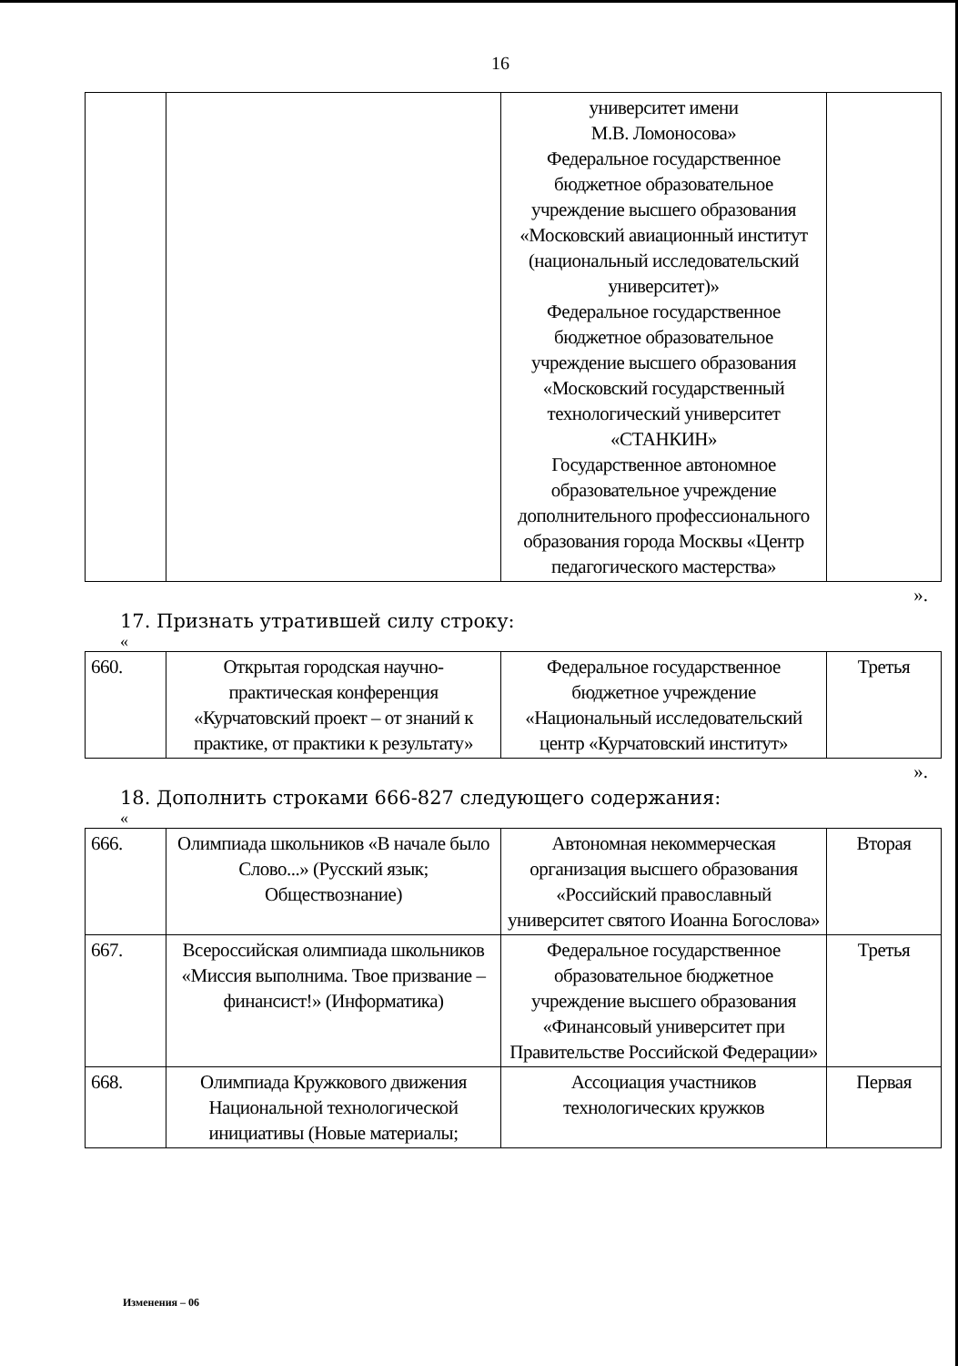16
| | | университет имени М.В. Ломоносова» Федеральное государственное бюджетное образовательное учреждение высшего образования «Московский авиационный институт (национальный исследовательский университет)» Федеральное государственное бюджетное образовательное учреждение высшего образования «Московский государственный технологический университет «СТАНКИН» Государственное автономное образовательное учреждение дополнительного профессионального образования города Москвы «Центр педагогического мастерства» | |
».
17. Признать утратившей силу строку:
«
| 660. | Открытая городская научно-практическая конференция «Курчатовский проект – от знаний к практике, от практики к результату» | Федеральное государственное бюджетное учреждение «Национальный исследовательский центр «Курчатовский институт» | Третья |
».
18. Дополнить строками 666-827 следующего содержания:
«
| 666. | Олимпиада школьников «В начале было Слово...» (Русский язык; Обществознание) | Автономная некоммерческая организация высшего образования «Российский православный университет святого Иоанна Богослова» | Вторая |
| 667. | Всероссийская олимпиада школьников «Миссия выполнима. Твое призвание – финансист!» (Информатика) | Федеральное государственное образовательное бюджетное учреждение высшего образования «Финансовый университет при Правительстве Российской Федерации» | Третья |
| 668. | Олимпиада Кружкового движения Национальной технологической инициативы (Новые материалы; | Ассоциация участников технологических кружков | Первая |
Изменения – 06